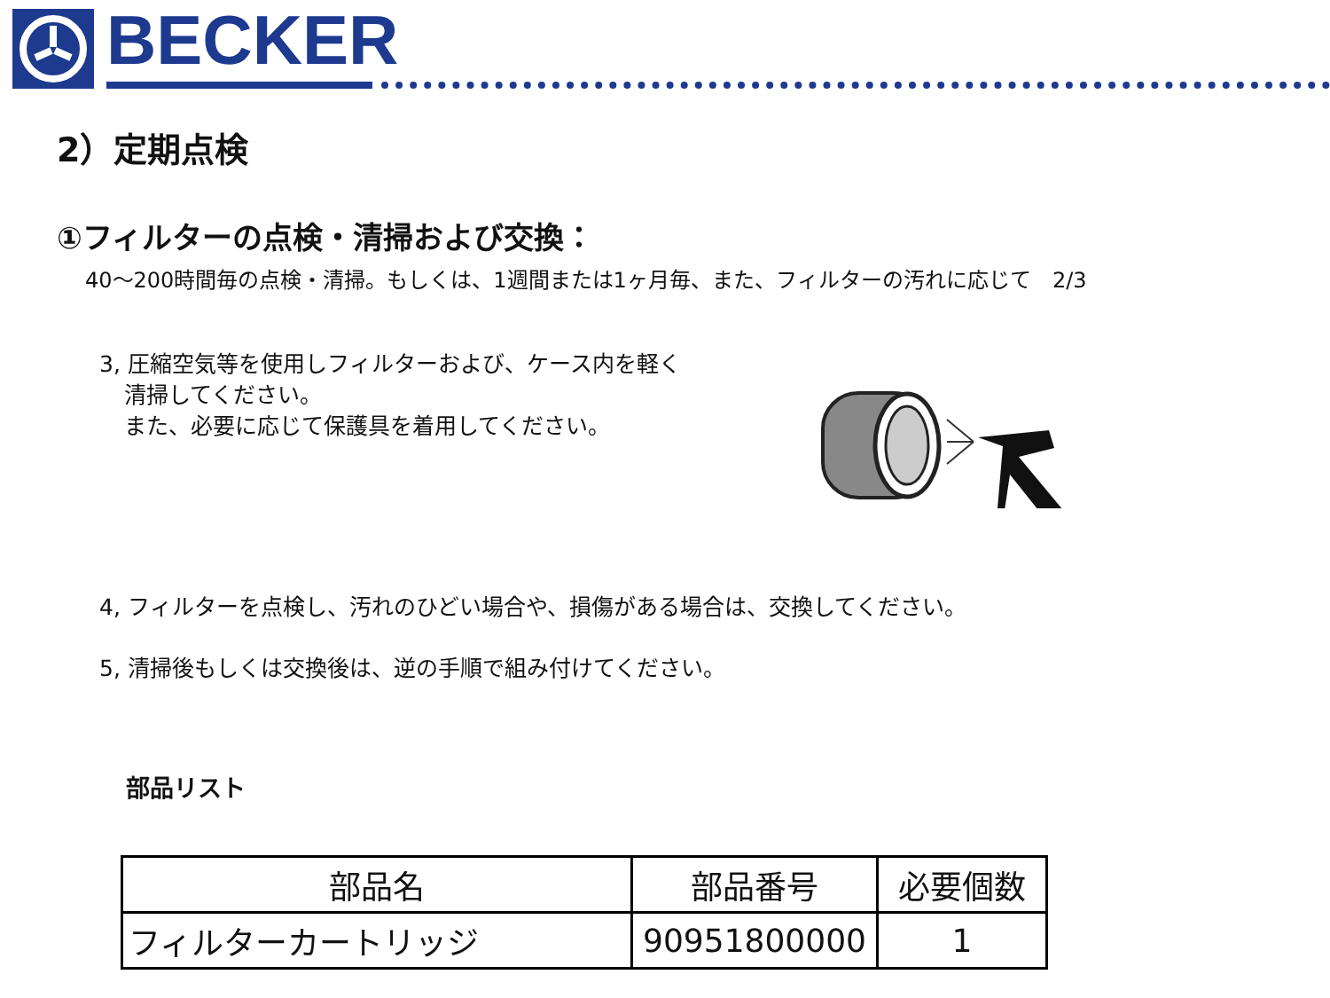BECKER
2）定期点検
①フィルターの点検・清掃および交換：
40～200時間毎の点検・清掃。もしくは、1週間または1ヶ月毎、また、フィルターの汚れに応じて　2/3
3, 圧縮空気等を使用しフィルターおよび、ケース内を軽く
清掃してください。
また、必要に応じて保護具を着用してください。
4, フィルターを点検し、汚れのひどい場合や、損傷がある場合は、交換してください。
5, 清掃後もしくは交換後は、逆の手順で組み付けてください。
部品リスト
| 部品名 | 部品番号 | 必要個数 |
| --- | --- | --- |
| フィルターカートリッジ | 90951800000 | 1 |